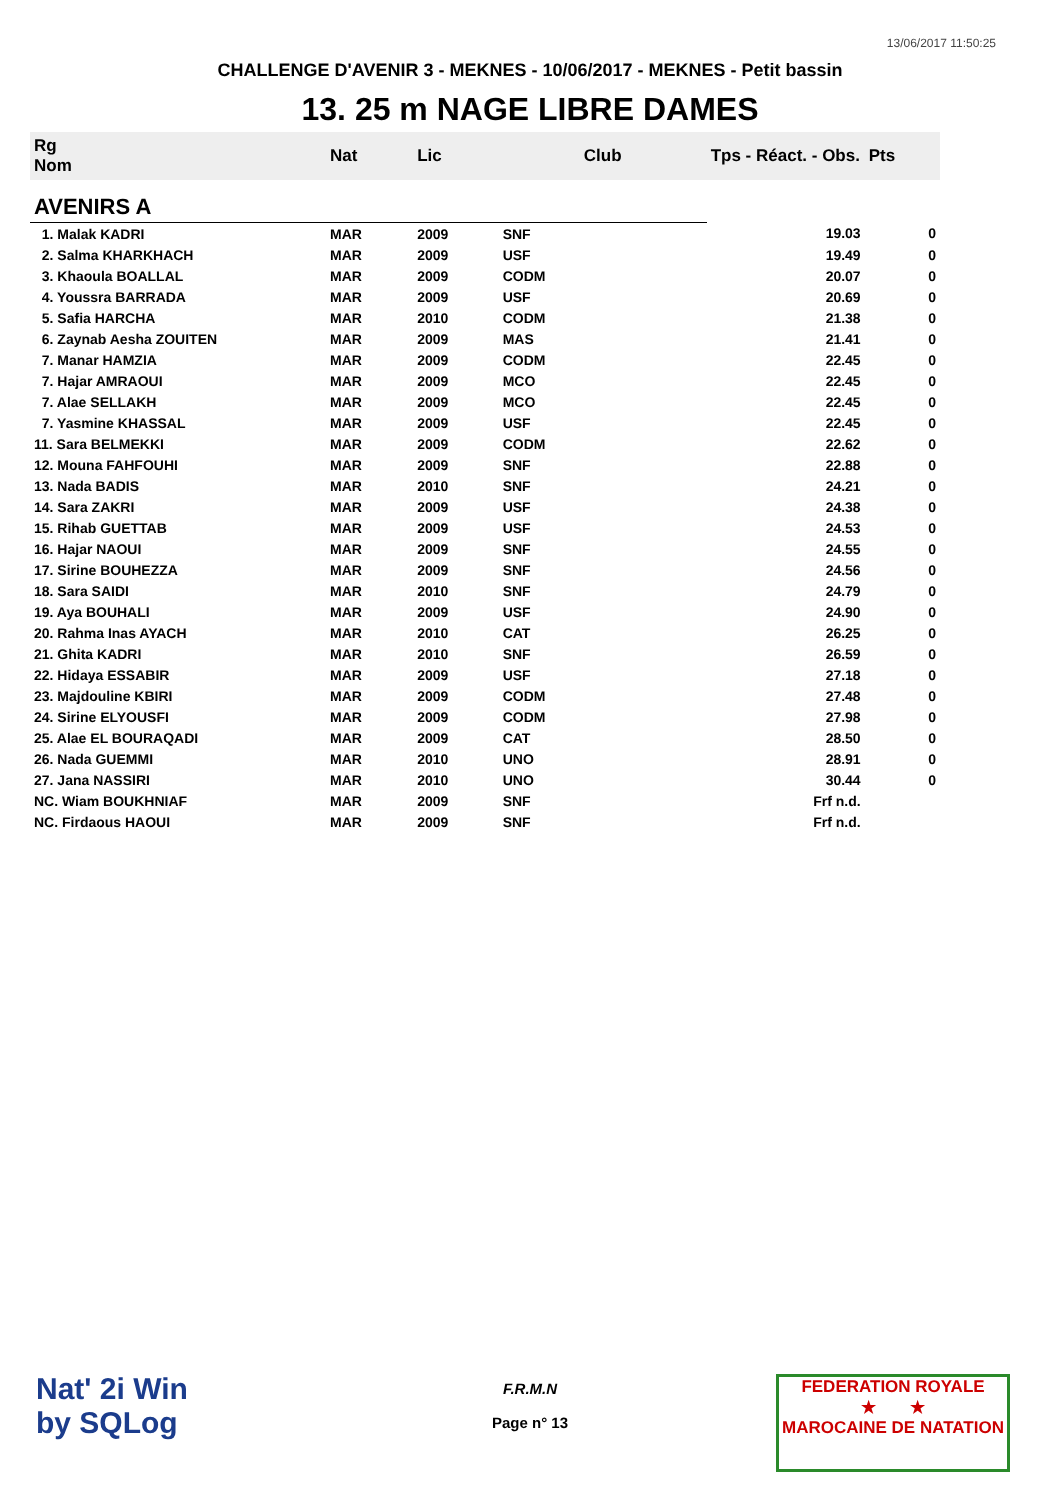13/06/2017 11:50:25
CHALLENGE D'AVENIR 3 - MEKNES - 10/06/2017 - MEKNES - Petit bassin
13. 25 m NAGE LIBRE DAMES
| Rg Nom | | Nat | Lic | Club | Tps - Réact. - Obs. | Pts |
| --- | --- | --- | --- | --- | --- | --- |
| AVENIRS A | | | | | | |
| 1. Malak KADRI | | MAR | 2009 | SNF | 19.03 | 0 |
| 2. Salma KHARKHACH | | MAR | 2009 | USF | 19.49 | 0 |
| 3. Khaoula BOALLAL | | MAR | 2009 | CODM | 20.07 | 0 |
| 4. Youssra BARRADA | | MAR | 2009 | USF | 20.69 | 0 |
| 5. Safia HARCHA | | MAR | 2010 | CODM | 21.38 | 0 |
| 6. Zaynab Aesha ZOUITEN | | MAR | 2009 | MAS | 21.41 | 0 |
| 7. Manar HAMZIA | | MAR | 2009 | CODM | 22.45 | 0 |
| 7. Hajar AMRAOUI | | MAR | 2009 | MCO | 22.45 | 0 |
| 7. Alae SELLAKH | | MAR | 2009 | MCO | 22.45 | 0 |
| 7. Yasmine KHASSAL | | MAR | 2009 | USF | 22.45 | 0 |
| 11. Sara BELMEKKI | | MAR | 2009 | CODM | 22.62 | 0 |
| 12. Mouna FAHFOUHI | | MAR | 2009 | SNF | 22.88 | 0 |
| 13. Nada BADIS | | MAR | 2010 | SNF | 24.21 | 0 |
| 14. Sara ZAKRI | | MAR | 2009 | USF | 24.38 | 0 |
| 15. Rihab GUETTAB | | MAR | 2009 | USF | 24.53 | 0 |
| 16. Hajar NAOUI | | MAR | 2009 | SNF | 24.55 | 0 |
| 17. Sirine BOUHEZZA | | MAR | 2009 | SNF | 24.56 | 0 |
| 18. Sara SAIDI | | MAR | 2010 | SNF | 24.79 | 0 |
| 19. Aya BOUHALI | | MAR | 2009 | USF | 24.90 | 0 |
| 20. Rahma Inas AYACH | | MAR | 2010 | CAT | 26.25 | 0 |
| 21. Ghita KADRI | | MAR | 2010 | SNF | 26.59 | 0 |
| 22. Hidaya ESSABIR | | MAR | 2009 | USF | 27.18 | 0 |
| 23. Majdouline KBIRI | | MAR | 2009 | CODM | 27.48 | 0 |
| 24. Sirine ELYOUSFI | | MAR | 2009 | CODM | 27.98 | 0 |
| 25. Alae EL BOURAQADI | | MAR | 2009 | CAT | 28.50 | 0 |
| 26. Nada GUEMMI | | MAR | 2010 | UNO | 28.91 | 0 |
| 27. Jana NASSIRI | | MAR | 2010 | UNO | 30.44 | 0 |
| NC. Wiam BOUKHNIAF | | MAR | 2009 | SNF | Frf n.d. | |
| NC. Firdaous HAOUI | | MAR | 2009 | SNF | Frf n.d. | |
Nat' 2i Win
by SQLog
F.R.M.N
Page n° 13
FEDERATION ROYALE
★ ★
MAROCAINE DE NATATION